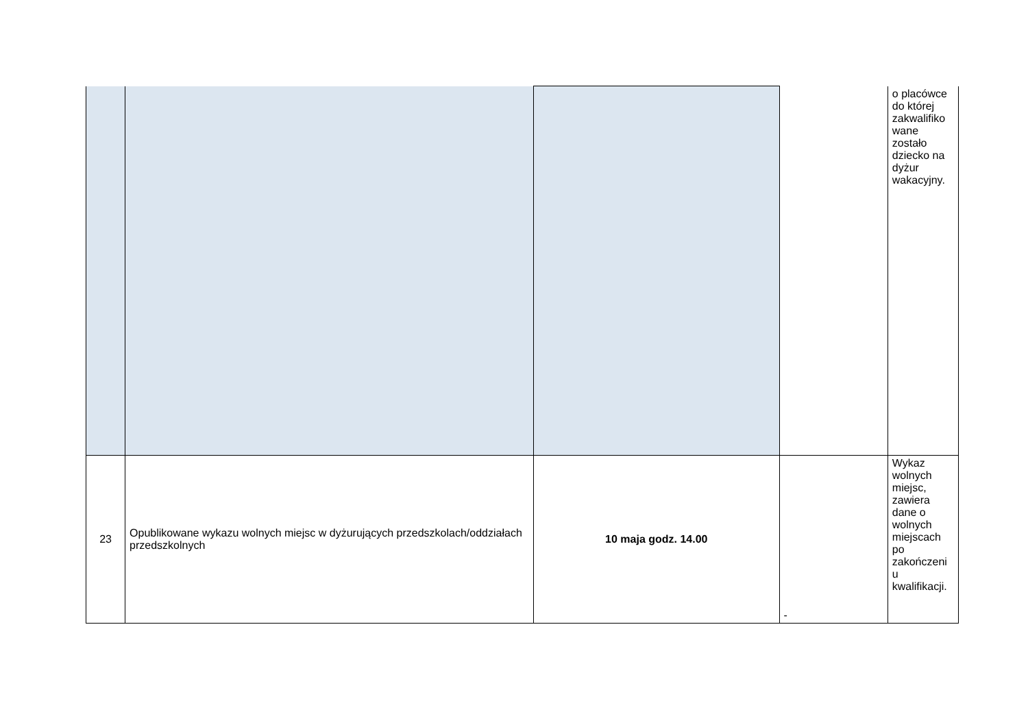| | | | | o placówce do której zakwalifiko wane zostało dziecko na dyżur wakacyjny. |
| 23 | Opublikowane wykazu wolnych miejsc w dyżurujących przedszkolach/oddziałach przedszkolnych | 10 maja godz. 14.00 | - | Wykaz wolnych miejsc, zawiera dane o wolnych miejscach po zakończeni u kwalifikacji. |